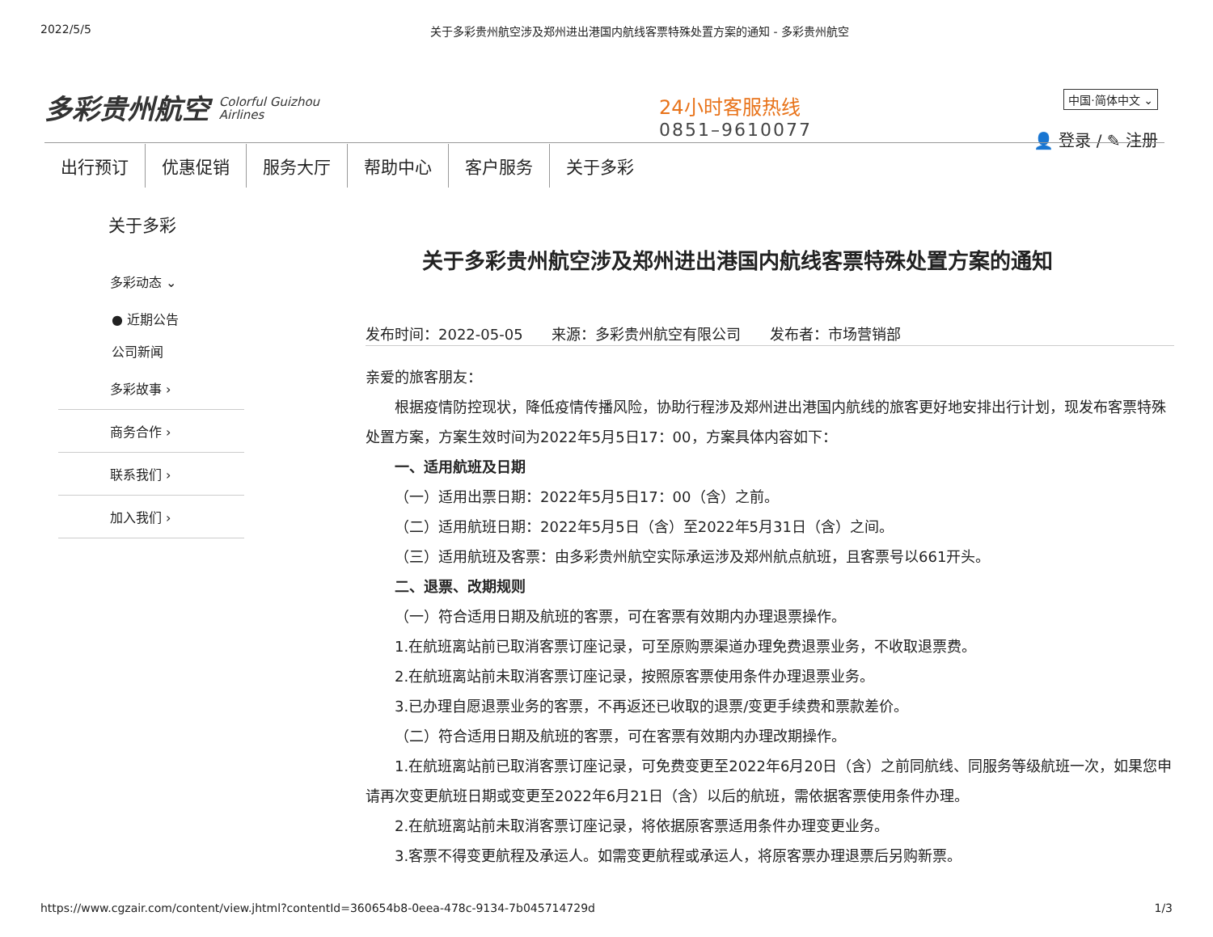2022/5/5 关于多彩贵州航空涉及郑州进出港国内航线客票特殊处置方案的通知 - 多彩贵州航空
多彩贵州航空 Colorful Guizhou
Airlines
24小时客服热线
0851–9610077
中国·简体中文 ⌄
👤 登录 / ✎ 注册
出行预订 优惠促销 服务大厅 帮助中心 客户服务 关于多彩
关于多彩
多彩动态 ⌄
● 近期公告
公司新闻
多彩故事 ›
商务合作 ›
联系我们 ›
加入我们 ›
关于多彩贵州航空涉及郑州进出港国内航线客票特殊处置方案的通知
发布时间：2022-05-05 来源：多彩贵州航空有限公司 发布者：市场营销部
亲爱的旅客朋友：
根据疫情防控现状，降低疫情传播风险，协助行程涉及郑州进出港国内航线的旅客更好地安排出行计划，现发布客票特殊处置方案，方案生效时间为2022年5月5日17：00，方案具体内容如下：
一、适用航班及日期
（一）适用出票日期：2022年5月5日17：00（含）之前。
（二）适用航班日期：2022年5月5日（含）至2022年5月31日（含）之间。
（三）适用航班及客票：由多彩贵州航空实际承运涉及郑州航点航班，且客票号以661开头。
二、退票、改期规则
（一）符合适用日期及航班的客票，可在客票有效期内办理退票操作。
1.在航班离站前已取消客票订座记录，可至原购票渠道办理免费退票业务，不收取退票费。
2.在航班离站前未取消客票订座记录，按照原客票使用条件办理退票业务。
3.已办理自愿退票业务的客票，不再返还已收取的退票/变更手续费和票款差价。
（二）符合适用日期及航班的客票，可在客票有效期内办理改期操作。
1.在航班离站前已取消客票订座记录，可免费变更至2022年6月20日（含）之前同航线、同服务等级航班一次，如果您申请再次变更航班日期或变更至2022年6月21日（含）以后的航班，需依据客票使用条件办理。
2.在航班离站前未取消客票订座记录，将依据原客票适用条件办理变更业务。
3.客票不得变更航程及承运人。如需变更航程或承运人，将原客票办理退票后另购新票。
https://www.cgzair.com/content/view.jhtml?contentId=360654b8-0eea-478c-9134-7b045714729d 1/3